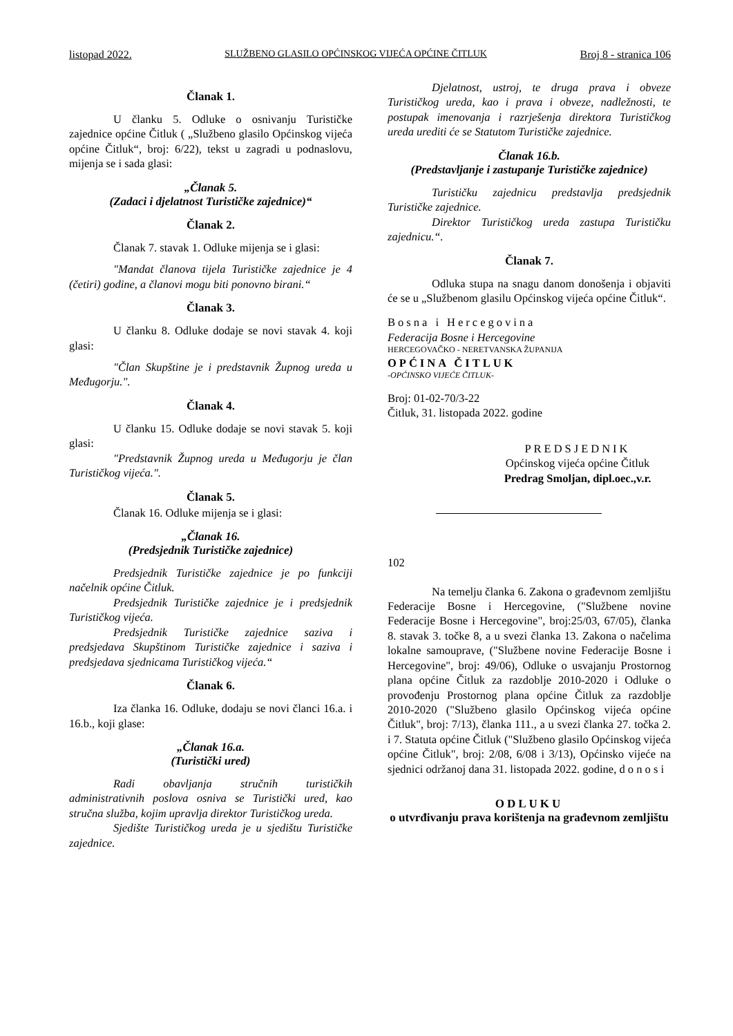listopad 2022. SLUŽBENO GLASILO OPĆINSKOG VIJEĆA OPĆINE ČITLUK Broj 8 - stranica 106
Članak 1.
U članku 5. Odluke o osnivanju Turističke zajednice općine Čitluk ( „Službeno glasilo Općinskog vijeća općine Čitluk“, broj: 6/22), tekst u zagradi u podnaslovu, mijenja se i sada glasi:
„Članak 5.
(Zadaci i djelatnost Turističke zajednice)“
Članak 2.
Članak 7. stavak 1. Odluke mijenja se i glasi:
"Mandat članova tijela Turističke zajednice je 4 (četiri) godine, a članovi mogu biti ponovno birani.“
Članak 3.
U članku 8. Odluke dodaje se novi stavak 4. koji glasi:
"Član Skupštine je i predstavnik Župnog ureda u Međugorju.".
Članak 4.
U članku 15. Odluke dodaje se novi stavak 5. koji glasi:
"Predstavnik Župnog ureda u Međugorju je član Turističkog vijeća.".
Članak 5.
Članak 16. Odluke mijenja se i glasi:
„Članak 16.
(Predsjednik Turističke zajednice)
Predsjednik Turističke zajednice je po funkciji načelnik općine Čitluk.
Predsjednik Turističke zajednice je i predsjednik Turističkog vijeća.
Predsjednik Turističke zajednice saziva i predsjedava Skupštinom Turističke zajednice i saziva i predsjedava sjednicama Turističkog vijeća.“
Članak 6.
Iza članka 16. Odluke, dodaju se novi članci 16.a. i 16.b., koji glase:
„Članak 16.a.
(Turistički ured)
Radi obavljanja stručnih turističkih administrativnih poslova osniva se Turistički ured, kao stručna služba, kojim upravlja direktor Turističkog ureda.
Sjedište Turističkog ureda je u sjedištu Turističke zajednice.
Djelatnost, ustroj, te druga prava i obveze Turističkog ureda, kao i prava i obveze, nadležnosti, te postupak imenovanja i razrješenja direktora Turističkog ureda urediti će se Statutom Turističke zajednice.
Članak 16.b.
(Predstavljanje i zastupanje Turističke zajednice)
Turističku zajednicu predstavlja predsjednik Turističke zajednice.
Direktor Turističkog ureda zastupa Turističku zajednicu.“.
Članak 7.
Odluka stupa na snagu danom donošenja i objaviti će se u „Službenom glasilu Općinskog vijeća općine Čitluk“.
Bosna i Hercegovina
Federacija Bosne i Hercegovine
HERCEGOVAČKO - NERETVANSKA ŽUPANIJA
OPĆINA ČITLUK
-OPĆINSKO VIJEĆE ČITLUK-
Broj: 01-02-70/3-22
Čitluk, 31. listopada 2022. godine
PREDSJEDNIK
Općinskog vijeća općine Čitluk
Predrag Smoljan, dipl.oec.,v.r.
102
Na temelju članka 6. Zakona o građevnom zemljištu Federacije Bosne i Hercegovine, ("Službene novine Federacije Bosne i Hercegovine", broj:25/03, 67/05), članka 8. stavak 3. točke 8, a u svezi članka 13. Zakona o načelima lokalne samouprave, ("Službene novine Federacije Bosne i Hercegovine", broj: 49/06), Odluke o usvajanju Prostornog plana općine Čitluk za razdoblje 2010-2020 i Odluke o provođenju Prostornog plana općine Čitluk za razdoblje 2010-2020 ("Službeno glasilo Općinskog vijeća općine Čitluk", broj: 7/13), članka 111., a u svezi članka 27. točka 2. i 7. Statuta općine Čitluk ("Službeno glasilo Općinskog vijeća općine Čitluk", broj: 2/08, 6/08 i 3/13), Općinsko vijeće na sjednici održanoj dana 31. listopada 2022. godine, d o n o s i
ODLUKU
o utvrđivanju prava korištenja na građevnom zemljištu